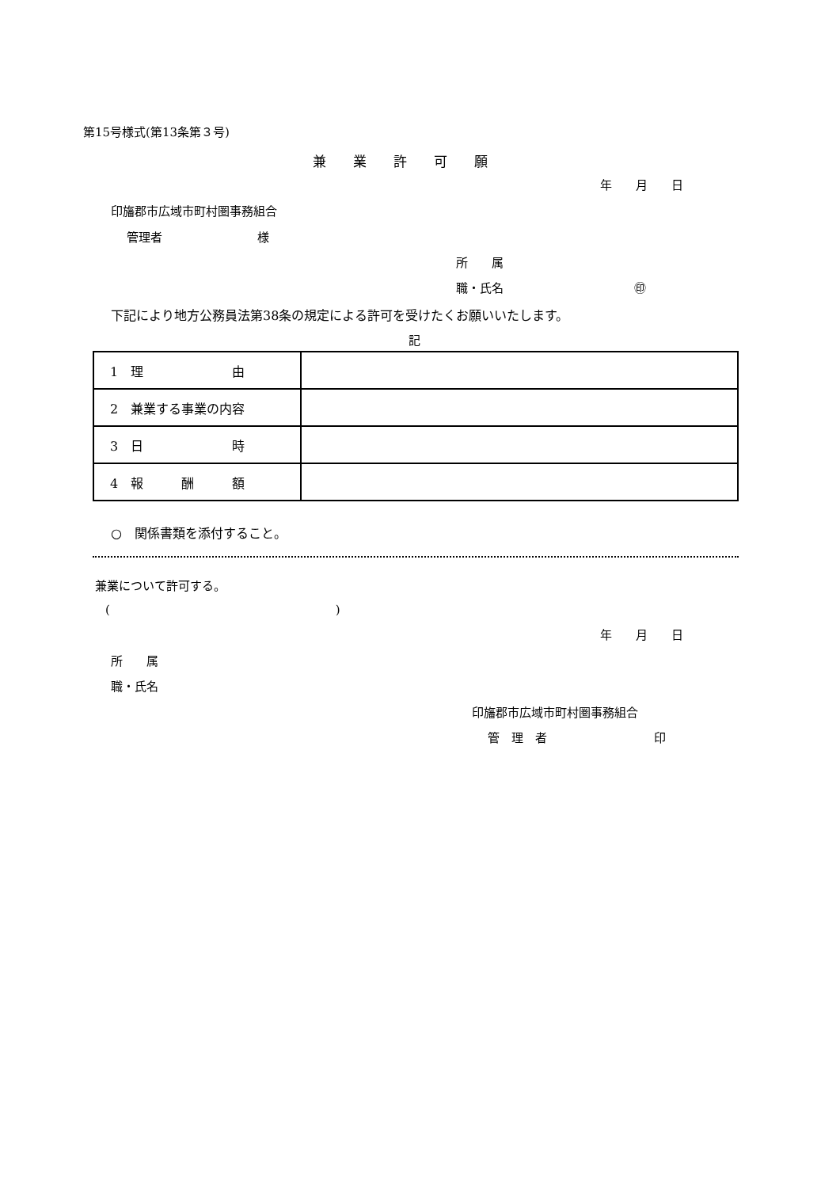第15号様式(第13条第３号)
兼　　業　　許　　可　　願
年　　月　　日
印旛郡市広域市町村圏事務組合
管理者　　　　　　　　様
所　　属
職・氏名　　　　　　　　　　　㊞
下記により地方公務員法第38条の規定による許可を受けたくお願いいたします。
記
| 1 理 由 | |
| 2 兼業する事業の内容 | |
| 3 日 時 | |
| 4 報 酬 額 | |
○　関係書類を添付すること。
兼業について許可する。
(　　　　　　　　　　　　　　　　　　　)
年　　月　　日
所　　属
職・氏名
印旛郡市広域市町村圏事務組合
管　理　者　　　　　　　　　印